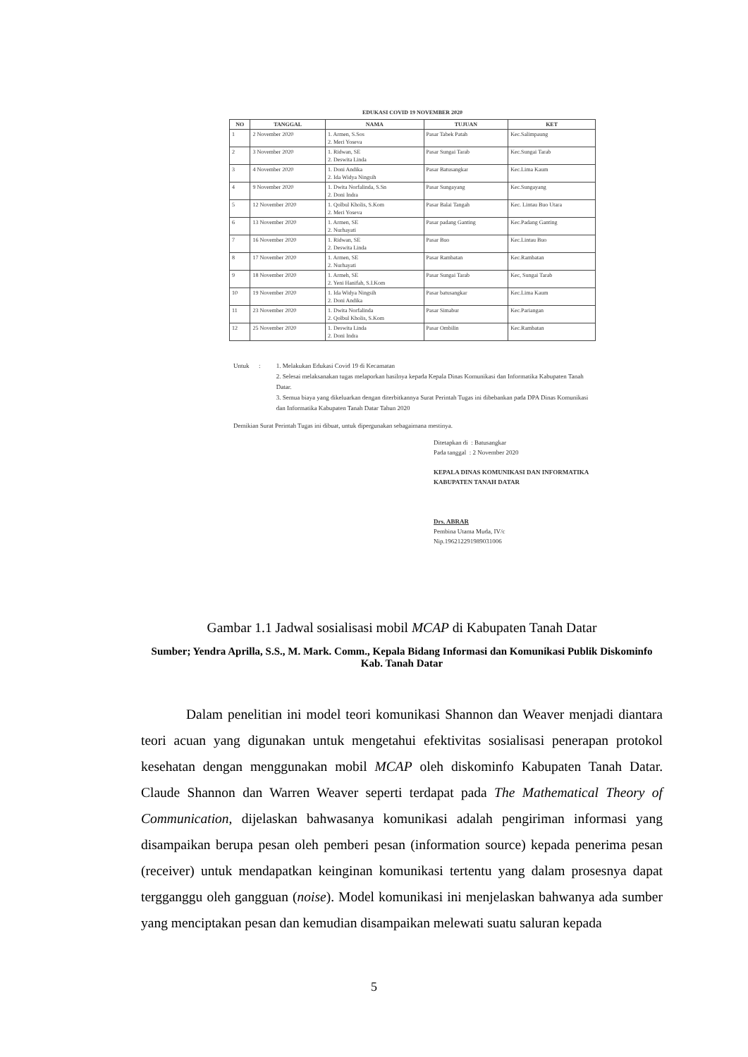EDUKASI COVID 19 NOVEMBER 2020
| NO | TANGGAL | NAMA | TUJUAN | KET |
| --- | --- | --- | --- | --- |
| 1 | 2 November 2020 | 1. Armen, S.Sos 2. Meri Yoseva | Pasar Tabek Patah | Kec.Salimpaung |
| 2 | 3 November 2020 | 1. Ridwan, SE 2. Deswita Linda | Pasar Sungai Tarab | Kec.Sungai Tarab |
| 3 | 4 November 2020 | 1. Doni Andika 2. Ida Widya Ningsih | Pasar Batusangkar | Kec.Lima Kaum |
| 4 | 9 November 2020 | 1. Dwita Norfalinda, S.Sn 2. Doni Indra | Pasar Sungayang | Kec.Sungayang |
| 5 | 12 November 2020 | 1. Qolbul Kholis, S.Kom 2. Meri Yoseva | Pasar Balai Tangah | Kec. Lintau Buo Utara |
| 6 | 13 November 2020 | 1. Armen, SE 2. Nurhayati | Pasar padang Ganting | Kec.Padang Ganting |
| 7 | 16 November 2020 | 1. Ridwan, SE 2. Deswita Linda | Pasar Buo | Kec.Lintau Buo |
| 8 | 17 November 2020 | 1. Armen, SE 2. Nurhayati | Pasar Rambatan | Kec.Rambatan |
| 9 | 18 November 2020 | 1. Armeh, SE 2. Yeni Hanifah, S.I.Kom | Pasar Sungai Tarab | Kec, Sungai Tarab |
| 10 | 19 November 2020 | 1. Ida Widya Ningsih 2. Doni Andika | Pasar batusangkar | Kec.Lima Kaum |
| 11 | 23 November 2020 | 1. Dwita Norfalinda 2. Qolbul Kholis, S.Kom | Pasar Simabur | Kec.Pariangan |
| 12 | 25 November 2020 | 1. Deswita Linda 2. Doni Indra | Pasar Ombilin | Kec.Rambatan |
Untuk : 1. Melakukan Edukasi Covid 19 di Kecamatan
2. Selesai melaksanakan tugas melaporkan hasilnya kepada Kepala Dinas Komunikasi dan Informatika Kabupaten Tanah Datar.
3. Semua biaya yang dikeluarkan dengan diterbitkannya Surat Perintah Tugas ini dibebankan pada DPA Dinas Komunikasi dan Informatika Kabupaten Tanah Datar Tahun 2020
Demikian Surat Perintah Tugas ini dibuat, untuk dipergunakan sebagaimana mestinya.
Ditetapkan di : Batusangkar
Pada tanggal : 2 November 2020
KEPALA DINAS KOMUNIKASI DAN INFORMATIKA
KABUPATEN TANAH DATAR
Drs. ABRAR
Pembina Utama Muda, IV/c
Nip.196212291989031006
Gambar 1.1 Jadwal sosialisasi mobil MCAP di Kabupaten Tanah Datar
Sumber; Yendra Aprilla, S.S., M. Mark. Comm., Kepala Bidang Informasi dan Komunikasi Publik Diskominfo Kab. Tanah Datar
Dalam penelitian ini model teori komunikasi Shannon dan Weaver menjadi diantara teori acuan yang digunakan untuk mengetahui efektivitas sosialisasi penerapan protokol kesehatan dengan menggunakan mobil MCAP oleh diskominfo Kabupaten Tanah Datar. Claude Shannon dan Warren Weaver seperti terdapat pada The Mathematical Theory of Communication, dijelaskan bahwasanya komunikasi adalah pengiriman informasi yang disampaikan berupa pesan oleh pemberi pesan (information source) kepada penerima pesan (receiver) untuk mendapatkan keinginan komunikasi tertentu yang dalam prosesnya dapat tergganggu oleh gangguan (noise). Model komunikasi ini menjelaskan bahwanya ada sumber yang menciptakan pesan dan kemudian disampaikan melewati suatu saluran kepada
5